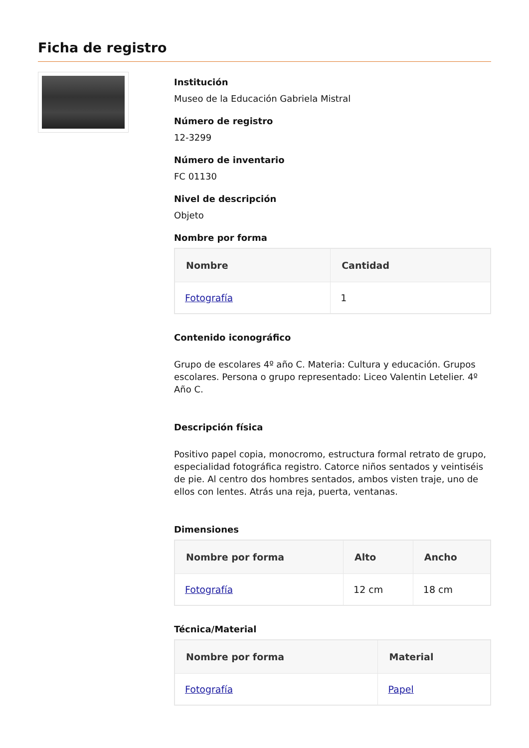Ficha de registro
Institución
Museo de la Educación Gabriela Mistral
Número de registro
12-3299
Número de inventario
FC 01130
Nivel de descripción
Objeto
Nombre por forma
| Nombre | Cantidad |
| --- | --- |
| Fotografía | 1 |
Contenido iconográfico
Grupo de escolares 4º año C. Materia: Cultura y educación. Grupos escolares. Persona o grupo representado: Liceo Valentin Letelier. 4º Año C.
Descripción física
Positivo papel copia, monocromo, estructura formal retrato de grupo, especialidad fotográfica registro. Catorce niños sentados y veintiséis de pie. Al centro dos hombres sentados, ambos visten traje, uno de ellos con lentes. Atrás una reja, puerta, ventanas.
Dimensiones
| Nombre por forma | Alto | Ancho |
| --- | --- | --- |
| Fotografía | 12 cm | 18 cm |
Técnica/Material
| Nombre por forma | Material |
| --- | --- |
| Fotografía | Papel |